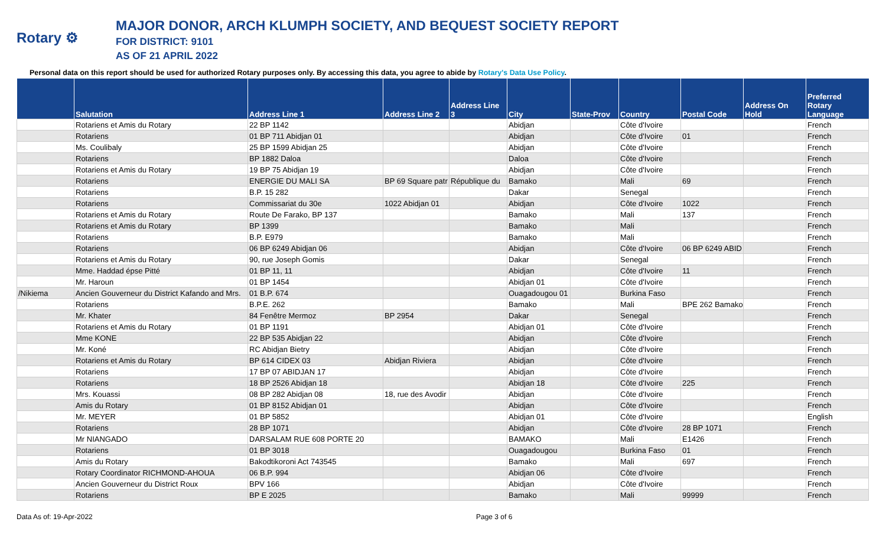Rotary ⚙
MAJOR DONOR, ARCH KLUMPH SOCIETY, AND BEQUEST SOCIETY REPORT
FOR DISTRICT: 9101
AS OF 21 APRIL 2022
Personal data on this report should be used for authorized Rotary purposes only. By accessing this data, you agree to abide by Rotary's Data Use Policy.
| | Salutation | Address Line 1 | Address Line 2 | Address Line 3 | City | State-Prov | Country | Postal Code | Address On Hold | Preferred Rotary Language |
| --- | --- | --- | --- | --- | --- | --- | --- | --- | --- | --- |
| | Rotariens et Amis du Rotary | 22 BP 1142 | | | Abidjan | | Côte d'Ivoire | | | French |
| | Rotariens | 01 BP 711 Abidjan 01 | | | Abidjan | | Côte d'Ivoire | 01 | | French |
| | Ms. Coulibaly | 25 BP 1599 Abidjan 25 | | | Abidjan | | Côte d'Ivoire | | | French |
| | Rotariens | BP 1882 Daloa | | | Daloa | | Côte d'Ivoire | | | French |
| | Rotariens et Amis du Rotary | 19 BP 75 Abidjan 19 | | | Abidjan | | Côte d'Ivoire | | | French |
| | Rotariens | ENERGIE DU MALI SA | BP 69 Square patr | République du | Bamako | | Mali | 69 | | French |
| | Rotariens | B.P. 15 282 | | | Dakar | | Senegal | | | French |
| | Rotariens | Commissariat du 30e | 1022 Abidjan 01 | | Abidjan | | Côte d'Ivoire | 1022 | | French |
| | Rotariens et Amis du Rotary | Route De Farako, BP 137 | | | Bamako | | Mali | 137 | | French |
| | Rotariens et Amis du Rotary | BP 1399 | | | Bamako | | Mali | | | French |
| | Rotariens | B.P. E979 | | | Bamako | | Mali | | | French |
| | Rotariens | 06 BP 6249 Abidjan 06 | | | Abidjan | | Côte d'Ivoire | 06 BP 6249 ABID | | French |
| | Rotariens et Amis du Rotary | 90, rue Joseph Gomis | | | Dakar | | Senegal | | | French |
| | Mme. Haddad épse Pitté | 01 BP 11, 11 | | | Abidjan | | Côte d'Ivoire | 11 | | French |
| | Mr. Haroun | 01 BP 1454 | | | Abidjan 01 | | Côte d'Ivoire | | | French |
| /Nikiema | Ancien Gouverneur du District Kafando and Mrs. | 01 B.P. 674 | | | Ouagadougou 01 | | Burkina Faso | | | French |
| | Rotariens | B.P.E. 262 | | | Bamako | | Mali | BPE 262 Bamako | | French |
| | Mr. Khater | 84 Fenêtre Mermoz | BP 2954 | | Dakar | | Senegal | | | French |
| | Rotariens et Amis du Rotary | 01 BP 1191 | | | Abidjan 01 | | Côte d'Ivoire | | | French |
| | Mme KONE | 22 BP 535 Abidjan 22 | | | Abidjan | | Côte d'Ivoire | | | French |
| | Mr. Koné | RC Abidjan Bietry | | | Abidjan | | Côte d'Ivoire | | | French |
| | Rotariens et Amis du Rotary | BP 614 CIDEX 03 | Abidjan Riviera | | Abidjan | | Côte d'Ivoire | | | French |
| | Rotariens | 17 BP 07 ABIDJAN 17 | | | Abidjan | | Côte d'Ivoire | | | French |
| | Rotariens | 18 BP 2526 Abidjan 18 | | | Abidjan 18 | | Côte d'Ivoire | 225 | | French |
| | Mrs. Kouassi | 08 BP 282 Abidjan 08 | 18, rue des Avodir | | Abidjan | | Côte d'Ivoire | | | French |
| | Amis du Rotary | 01 BP 8152 Abidjan 01 | | | Abidjan | | Côte d'Ivoire | | | French |
| | Mr. MEYER | 01 BP 5852 | | | Abidjan 01 | | Côte d'Ivoire | | | English |
| | Rotariens | 28 BP 1071 | | | Abidjan | | Côte d'Ivoire | 28 BP 1071 | | French |
| | Mr NIANGADO | DARSALAM RUE 608 PORTE 20 | | | BAMAKO | | Mali | E1426 | | French |
| | Rotariens | 01 BP 3018 | | | Ouagadougou | | Burkina Faso | 01 | | French |
| | Amis du Rotary | Bakodtikoroni Act 743545 | | | Bamako | | Mali | 697 | | French |
| | Rotary Coordinator RICHMOND-AHOUA | 06 B.P. 994 | | | Abidjan 06 | | Côte d'Ivoire | | | French |
| | Ancien Gouverneur du District Roux | BPV 166 | | | Abidjan | | Côte d'Ivoire | | | French |
| | Rotariens | BP E 2025 | | | Bamako | | Mali | 99999 | | French |
Data As of: 19-Apr-2022 Page 3 of 6